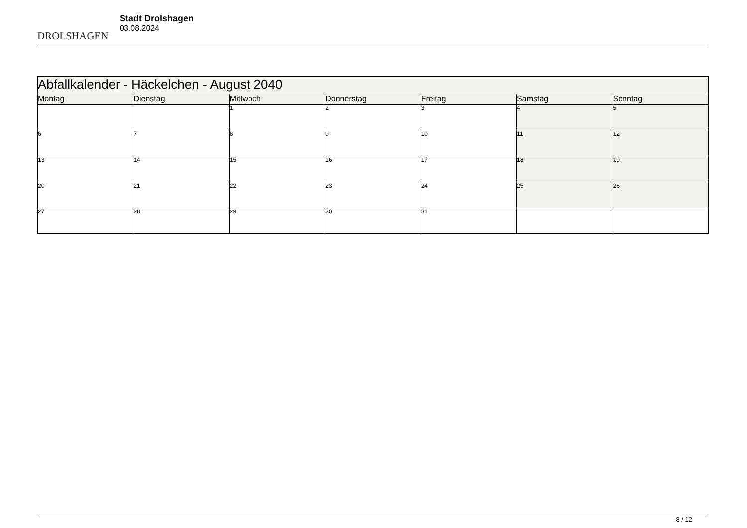DROLSHAGEN
Stadt Drolshagen
03.08.2024
| Abfallkalender - Häckelchen - August 2040 | | | | | | |
| --- | --- | --- | --- | --- | --- | --- |
| Montag | Dienstag | Mittwoch | Donnerstag | Freitag | Samstag | Sonntag |
| | | 1 | 2 | 3 | 4 | 5 |
| 6 | 7 | 8 | 9 | 10 | 11 | 12 |
| 13 | 14 | 15 | 16 | 17 | 18 | 19 |
| 20 | 21 | 22 | 23 | 24 | 25 | 26 |
| 27 | 28 | 29 | 30 | 31 | | |
8 / 12